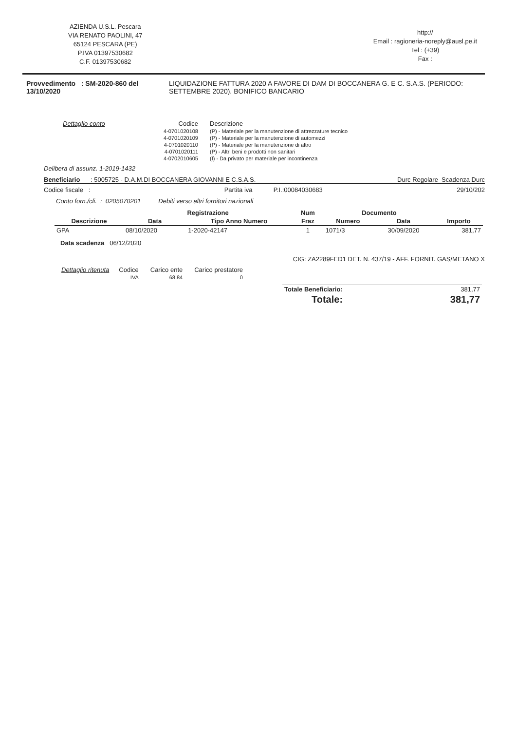AZIENDA U.S.L. Pescara
VIA RENATO PAOLINI, 47
65124 PESCARA (PE)
P.IVA 01397530682
C.F. 01397530682
http://
Email : ragioneria-noreply@ausl.pe.it
Tel : (+39)
Fax :
Provvedimento : SM-2020-860 del 13/10/2020 LIQUIDAZIONE FATTURA 2020 A FAVORE DI DAM DI BOCCANERA G. E C. S.A.S. (PERIODO: SETTEMBRE 2020). BONIFICO BANCARIO
| Dettaglio conto | Codice | Descrizione |
| --- | --- | --- |
| | 4-0701020108 | (P) - Materiale per la manutenzione di attrezzature tecnico |
| | 4-0701020109 | (P) - Materiale per la manutenzione di automezzi |
| | 4-0701020110 | (P) - Materiale per la manutenzione di altro |
| | 4-0701020111 | (P) - Altri beni e prodotti non sanitari |
| | 4-0702010605 | (I) - Da privato per materiale per incontinenza |
Delibera di assunz. 1-2019-1432
Beneficiario : 5005725 - D.A.M.DI BOCCANERA GIOVANNI E C.S.A.S. Durc Regolare Scadenza Durc
Codice fiscale : Partita iva P.I.:00084030683 29/10/202
Conto forn./cli. : 0205070201 Debiti verso altri fornitori nazionali
| | Registrazione | | Num | Documento | | |
| --- | --- | --- | --- | --- | --- | --- |
| Descrizione | Data | Tipo Anno Numero | Fraz | Numero | Data | Importo |
| GPA | 08/10/2020 | 1-2020-42147 | 1 | 1071/3 | 30/09/2020 | 381,77 |
Data scadenza 06/12/2020
CIG: ZA2289FED1 DET. N. 437/19 - AFF. FORNIT. GAS/METANO X
| Dettaglio ritenuta | Codice | Carico ente | Carico prestatore |
| --- | --- | --- | --- |
| | IVA | 68.84 | 0 |
| Totale Beneficiario: | 381,77 |
| Totale: | 381,77 |